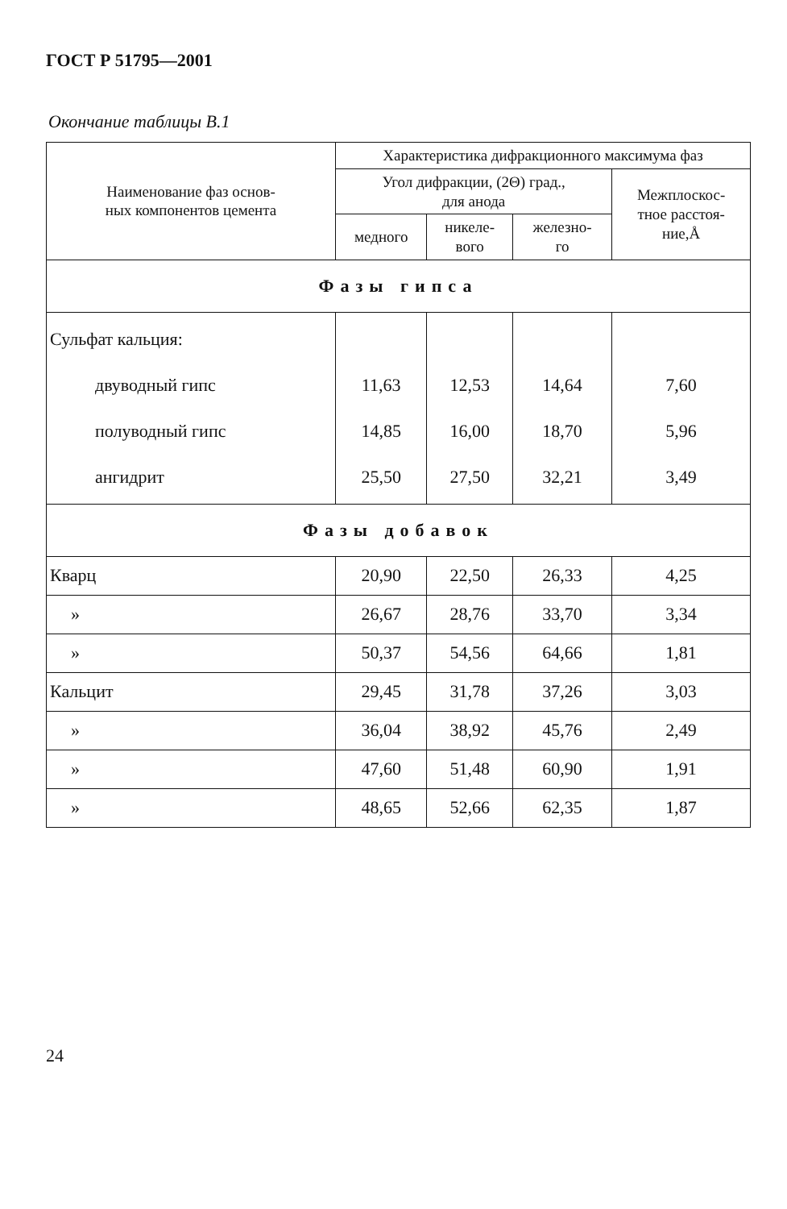ГОСТ Р 51795—2001
Окончание таблицы В.1
| Наименование фаз основ- ных компонентов цемента | Характеристика дифракционного максимума фаз | | | |
| --- | --- | --- | --- | --- |
| | Угол дифракции, (2Θ) град., для анода | | | Межплоскос- тное расстоя- ние,Å |
| | медного | никеле- вого | железно- го | |
| Фазы гипса | | | | |
| Сульфат кальция: двуводный гипс полуводный гипс ангидрит | 11,63 14,85 25,50 | 12,53 16,00 27,50 | 14,64 18,70 32,21 | 7,60 5,96 3,49 |
| Фазы добавок | | | | |
| Кварц | 20,90 | 22,50 | 26,33 | 4,25 |
| » | 26,67 | 28,76 | 33,70 | 3,34 |
| » | 50,37 | 54,56 | 64,66 | 1,81 |
| Кальцит | 29,45 | 31,78 | 37,26 | 3,03 |
| » | 36,04 | 38,92 | 45,76 | 2,49 |
| » | 47,60 | 51,48 | 60,90 | 1,91 |
| » | 48,65 | 52,66 | 62,35 | 1,87 |
24